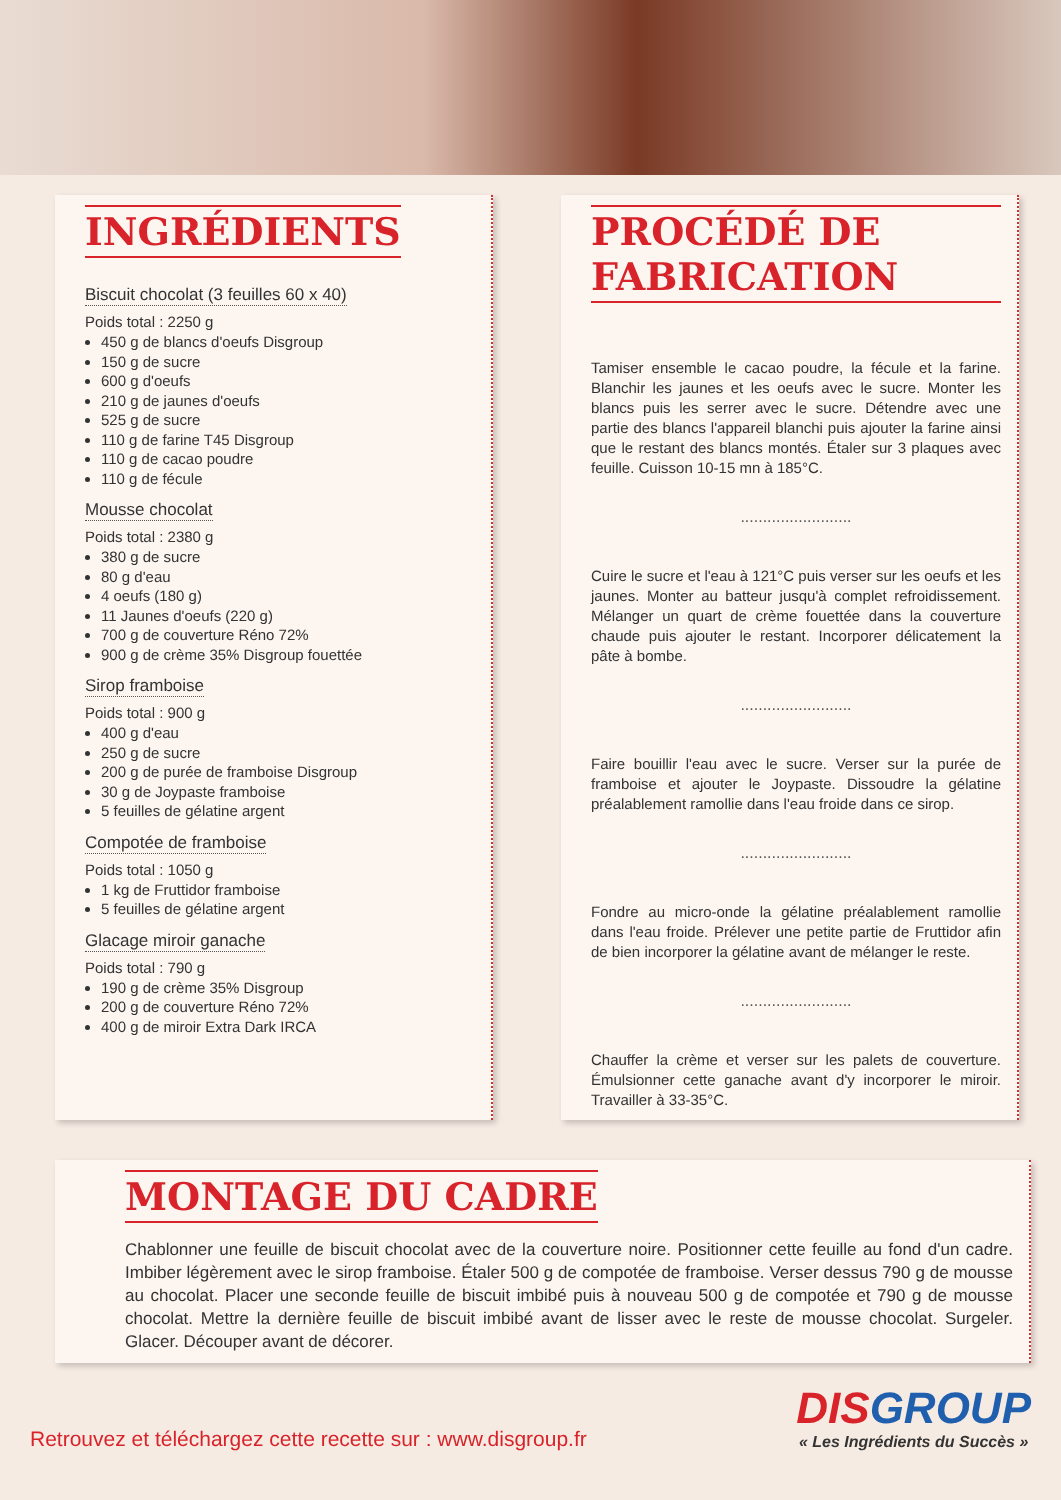INGRÉDIENTS
Biscuit chocolat (3 feuilles 60 x 40)
Poids total : 2250 g
450 g de blancs d'oeufs Disgroup
150 g de sucre
600 g d'oeufs
210 g de jaunes d'oeufs
525 g de sucre
110 g de farine T45 Disgroup
110 g de cacao poudre
110 g de fécule
Mousse chocolat
Poids total : 2380 g
380 g de sucre
80 g d'eau
4 oeufs (180 g)
11 Jaunes d'oeufs (220 g)
700 g de couverture Réno 72%
900 g de crème 35% Disgroup fouettée
Sirop framboise
Poids total : 900 g
400 g d'eau
250 g de sucre
200 g de purée de framboise Disgroup
30 g de Joypaste framboise
5 feuilles de gélatine argent
Compotée de framboise
Poids total : 1050 g
1 kg de Fruttidor framboise
5 feuilles de gélatine argent
Glacage miroir ganache
Poids total : 790 g
190 g de crème 35% Disgroup
200 g de couverture Réno 72%
400 g de miroir Extra Dark IRCA
PROCÉDÉ DE FABRICATION
Tamiser ensemble le cacao poudre, la fécule et la farine. Blanchir les jaunes et les oeufs avec le sucre. Monter les blancs puis les serrer avec le sucre. Détendre avec une partie des blancs l'appareil blanchi puis ajouter la farine ainsi que le restant des blancs montés. Étaler sur 3 plaques avec feuille. Cuisson 10-15 mn à 185°C.
.........................
Cuire le sucre et l'eau à 121°C puis verser sur les oeufs et les jaunes. Monter au batteur jusqu'à complet refroidissement. Mélanger un quart de crème fouettée dans la couverture chaude puis ajouter le restant. Incorporer délicatement la pâte à bombe.
.........................
Faire bouillir l'eau avec le sucre. Verser sur la purée de framboise et ajouter le Joypaste. Dissoudre la gélatine préalablement ramollie dans l'eau froide dans ce sirop.
.........................
Fondre au micro-onde la gélatine préalablement ramollie dans l'eau froide. Prélever une petite partie de Fruttidor afin de bien incorporer la gélatine avant de mélanger le reste.
.........................
Chauffer la crème et verser sur les palets de couverture. Émulsionner cette ganache avant d'y incorporer le miroir. Travailler à 33-35°C.
MONTAGE DU CADRE
Chablonner une feuille de biscuit chocolat avec de la couverture noire. Positionner cette feuille au fond d'un cadre. Imbiber légèrement avec le sirop framboise. Étaler 500 g de compotée de framboise. Verser dessus 790 g de mousse au chocolat. Placer une seconde feuille de biscuit imbibé puis à nouveau 500 g de compotée et 790 g de mousse chocolat. Mettre la dernière feuille de biscuit imbibé avant de lisser avec le reste de mousse chocolat. Surgeler. Glacer. Découper avant de décorer.
Retrouvez et téléchargez cette recette sur : www.disgroup.fr
DISGROUP
« Les Ingrédients du Succès »